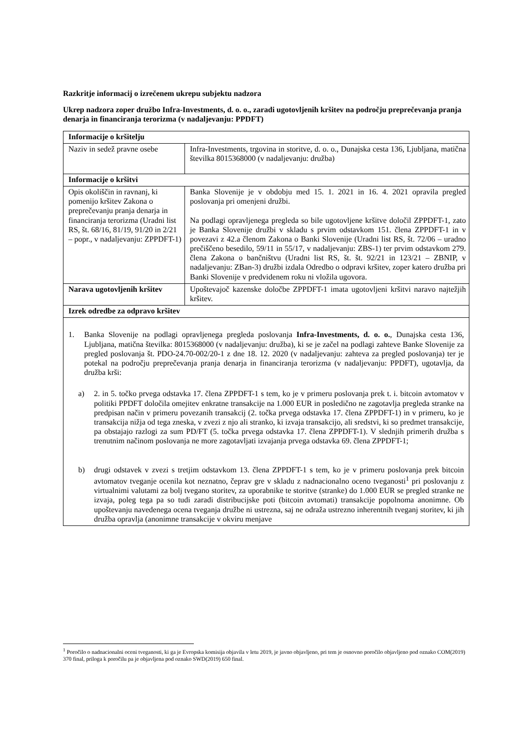Razkritje informacij o izrečenem ukrepu subjektu nadzora
Ukrep nadzora zoper družbo Infra-Investments, d. o. o., zaradi ugotovljenih kršitev na področju preprečevanja pranja denarja in financiranja terorizma (v nadaljevanju: PPDFT)
| Informacije o kršitelju | |
| Naziv in sedež pravne osebe | Infra-Investments, trgovina in storitve, d. o. o., Dunajska cesta 136, Ljubljana, matična številka 8015368000 (v nadaljevanju: družba) |
| Informacije o kršitvi | |
| Opis okoliščin in ravnanj, ki pomenijo kršitev Zakona o preprečevanju pranja denarja in financiranja terorizma (Uradni list RS, št. 68/16, 81/19, 91/20 in 2/21 – popr., v nadaljevanju: ZPPDFT-1) | Banka Slovenije je v obdobju med 15. 1. 2021 in 16. 4. 2021 opravila pregled poslovanja pri omenjeni družbi. Na podlagi opravljenega pregleda so bile ugotovljene kršitve določil ZPPDFT-1, zato je Banka Slovenije družbi v skladu s prvim odstavkom 151. člena ZPPDFT-1 in v povezavi z 42.a členom Zakona o Banki Slovenije (Uradni list RS, št. 72/06 – uradno prečiščeno besedilo, 59/11 in 55/17, v nadaljevanju: ZBS-1) ter prvim odstavkom 279. člena Zakona o bančništvu (Uradni list RS, št. št. 92/21 in 123/21 – ZBNIP, v nadaljevanju: ZBan-3) družbi izdala Odredbo o odpravi kršitev, zoper katero družba pri Banki Slovenije v predvidenem roku ni vložila ugovora. |
| Narava ugotovljenih kršitev | Upoštevajoč kazenske določbe ZPPDFT-1 imata ugotovljeni kršitvi naravo najtežjih kršitev. |
| Izrek odredbe za odpravo kršitev | |
| 1. Banka Slovenije na podlagi opravljenega pregleda poslovanja Infra-Investments, d. o. o. , Dunajska cesta 136, Ljubljana, matična številka: 8015368000 (v nadaljevanju: družba), ki se je začel na podlagi zahteve Banke Slovenije za pregled poslovanja št. PDO-24.70-002/20-1 z dne 18. 12. 2020 (v nadaljevanju: zahteva za pregled poslovanja) ter je potekal na področju preprečevanja pranja denarja in financiranja terorizma (v nadaljevanju: PPDFT), ugotavlja, da družba krši: a) 2. in 5. točko prvega odstavka 17. člena ZPPDFT-1 s tem, ko je v primeru poslovanja prek t. i. bitcoin avtomatov v politiki PPDFT določila omejitev enkratne transakcije na 1.000 EUR in posledično ne zagotavlja pregleda stranke na predpisan način v primeru povezanih transakcij (2. točka prvega odstavka 17. člena ZPPDFT-1) in v primeru, ko je transakcija nižja od tega zneska, v zvezi z njo ali stranko, ki izvaja transakcijo, ali sredstvi, ki so predmet transakcije, pa obstajajo razlogi za sum PD/FT (5. točka prvega odstavka 17. člena ZPPDFT-1). V slednjih primerih družba s trenutnim načinom poslovanja ne more zagotavljati izvajanja prvega odstavka 69. člena ZPPDFT-1; b) drugi odstavek v zvezi s tretjim odstavkom 13. člena ZPPDFT-1 s tem, ko je v primeru poslovanja prek bitcoin avtomatov tveganje ocenila kot neznatno, čeprav gre v skladu z nadnacionalno oceno tveganosti<sup>1</sup> pri poslovanju z virtualnimi valutami za bolj tvegano storitev, za uporabnike te storitve (stranke) do 1.000 EUR se pregled stranke ne izvaja, poleg tega pa so tudi zaradi distribucijske poti (bitcoin avtomati) transakcije popolnoma anonimne. Ob upoštevanju navedenega ocena tveganja družbe ni ustrezna, saj ne odraža ustrezno inherentnih tveganj storitev, ki jih družba opravlja (anonimne transakcije v okviru menjave | |
<sup>1</sup> Poročilo o nadnacionalni oceni tveganosti, ki ga je Evropska komisija objavila v letu 2019, je javno objavljeno, pri tem je osnovno poročilo objavljeno pod oznako COM(2019) 370 final, priloga k poročilu pa je objavljena pod oznako SWD(2019) 650 final.